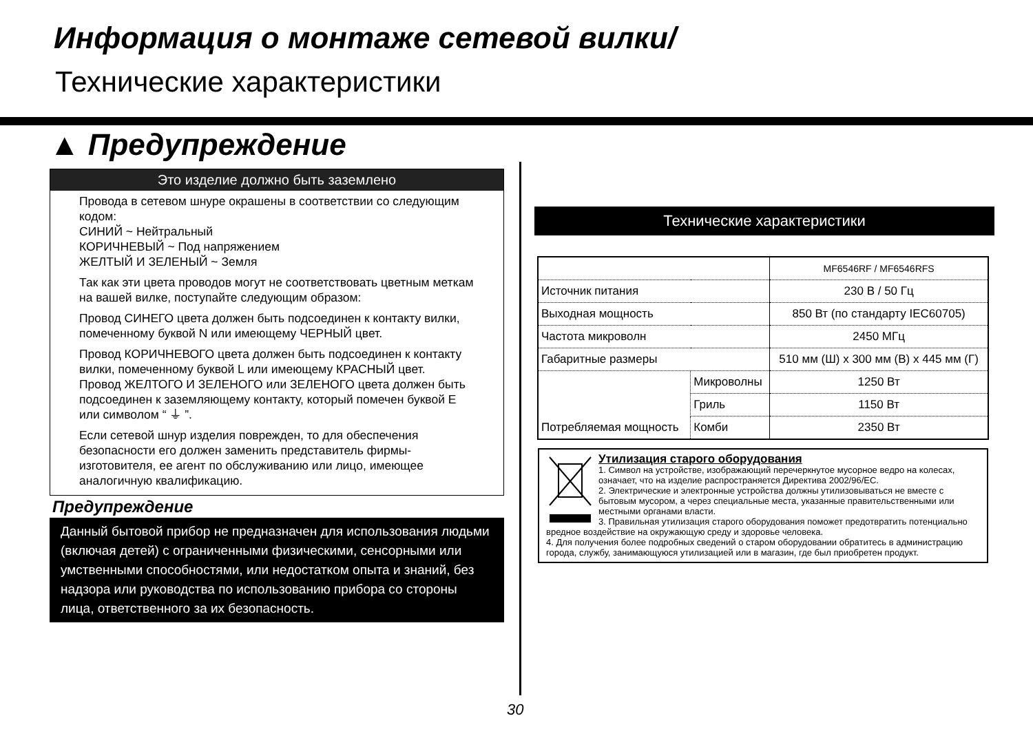Информация о монтаже сетевой вилки/
Технические характеристики
▲ Предупреждение
Это изделие должно быть заземлено
Провода в сетевом шнуре окрашены в соответствии со следующим кодом:
СИНИЙ ~ Нейтральный
КОРИЧНЕВЫЙ ~ Под напряжением
ЖЕЛТЫЙ И ЗЕЛЕНЫЙ ~ Земля
Так как эти цвета проводов могут не соответствовать цветным меткам на вашей вилке, поступайте следующим образом:
Провод СИНЕГО цвета должен быть подсоединен к контакту вилки, помеченному буквой N или имеющему ЧЕРНЫЙ цвет.
Провод КОРИЧНЕВОГО цвета должен быть подсоединен к контакту вилки, помеченному буквой L или имеющему КРАСНЫЙ цвет.
Провод ЖЕЛТОГО И ЗЕЛЕНОГО или ЗЕЛЕНОГО цвета должен быть подсоединен к заземляющему контакту, который помечен буквой E или символом “ ⏚ ”.
Если сетевой шнур изделия поврежден, то для обеспечения безопасности его должен заменить представитель фирмы-изготовителя, ее агент по обслуживанию или лицо, имеющее аналогичную квалификацию.
Предупреждение
Данный бытовой прибор не предназначен для использования людьми (включая детей) с ограниченными физическими, сенсорными или умственными способностями, или недостатком опыта и знаний, без надзора или руководства по использованию прибора со стороны лица, ответственного за их безопасность.
Технические характеристики
| | | MF6546RF / MF6546RFS |
| Источник питания | | 230 В / 50 Гц |
| Выходная мощность | | 850 Вт (по стандарту IEC60705) |
| Частота микроволн | | 2450 МГц |
| Габаритные размеры | | 510 мм (Ш) x 300 мм (В) x 445 мм (Г) |
| Потребляемая мощность | Микроволны | 1250 Вт |
| | Гриль | 1150 Вт |
| | Комби | 2350 Вт |
Утилизация старого оборудования
1. Символ на устройстве, изображающий перечеркнутое мусорное ведро на колесах, означает, что на изделие распространяется Директива 2002/96/EC.
2. Электрические и электронные устройства должны утилизовываться не вместе с бытовым мусором, а через специальные места, указанные правительственными или местными органами власти.
3. Правильная утилизация старого оборудования поможет предотвратить потенциально вредное воздействие на окружающую среду и здоровье человека.
4. Для получения более подробных сведений о старом оборудовании обратитесь в администрацию города, службу, занимающуюся утилизацией или в магазин, где был приобретен продукт.
30